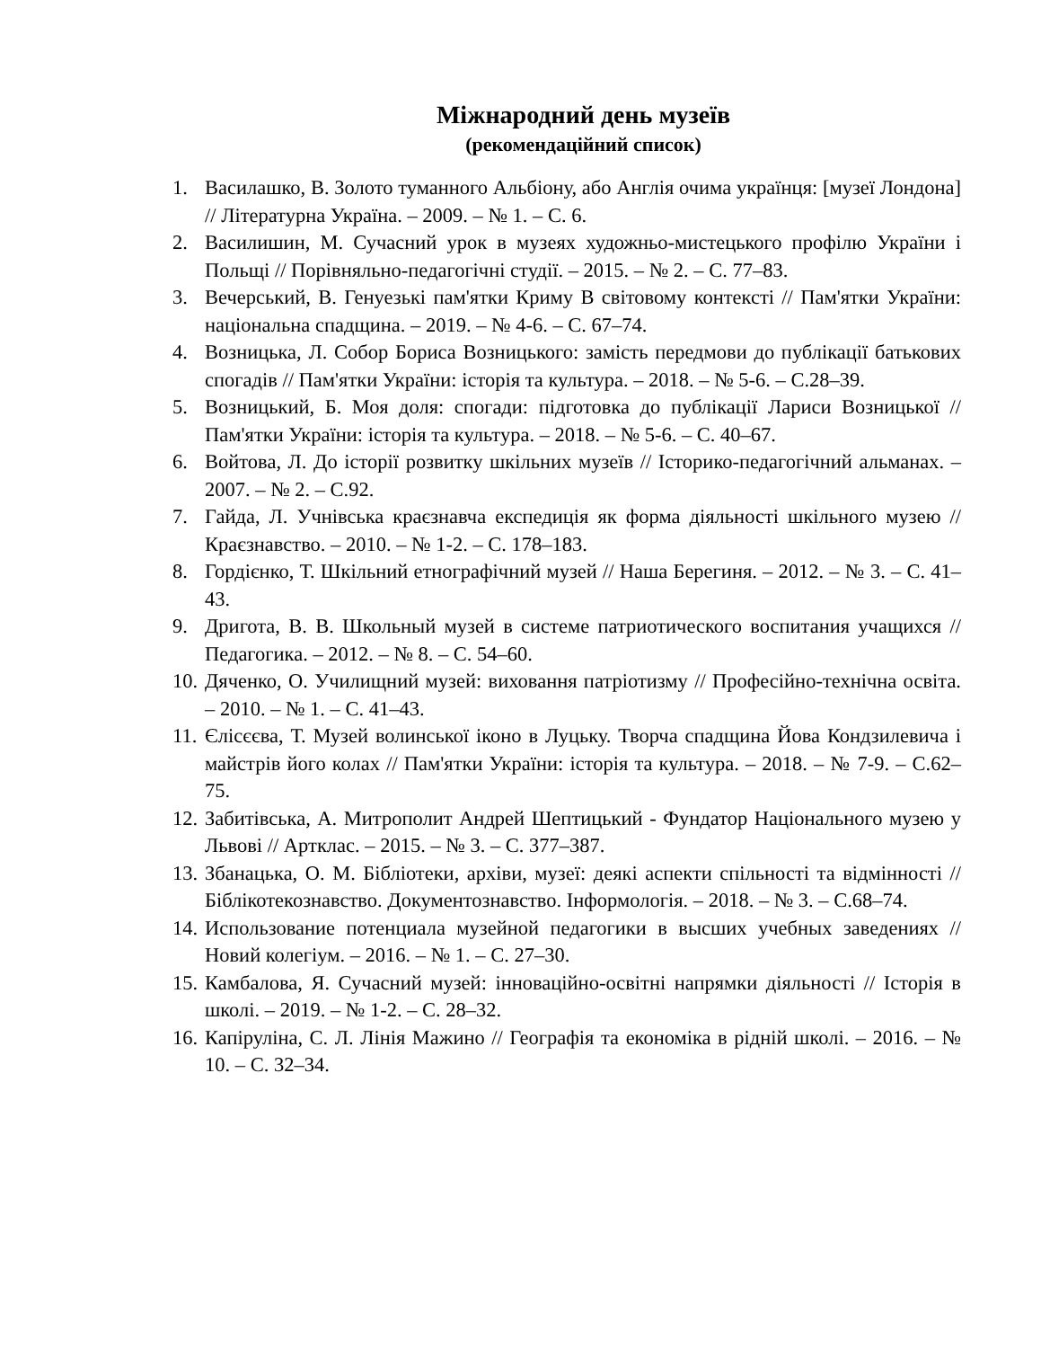Міжнародний день музеїв
(рекомендаційний список)
1. Василашко, В. Золото туманного Альбіону, або Англія очима українця: [музеї Лондона] // Літературна Україна. – 2009. – № 1. – С. 6.
2. Василишин, М. Сучасний урок в музеях художньо-мистецького профілю України і Польщі // Порівняльно-педагогічні студії. – 2015. – № 2. – С. 77–83.
3. Вечерський, В. Генуезькі пам'ятки Криму В світовому контексті // Пам'ятки України: національна спадщина. – 2019. – № 4-6. – С. 67–74.
4. Возницька, Л. Собор Бориса Возницького: замість передмови до публікації батькових спогадів // Пам'ятки України: історія та культура. – 2018. – № 5-6. – С.28–39.
5. Возницький, Б. Моя доля: спогади: підготовка до публікації Лариси Возницької // Пам'ятки України: історія та культура. – 2018. – № 5-6. – С. 40–67.
6. Войтова, Л. До історії розвитку шкільних музеїв // Історико-педагогічний альманах. – 2007. – № 2. – С.92.
7. Гайда, Л. Учнівська краєзнавча експедиція як форма діяльності шкільного музею // Краєзнавство. – 2010. – № 1-2. – С. 178–183.
8. Гордієнко, Т. Шкільний етнографічний музей // Наша Берегиня. – 2012. – № 3. – С. 41–43.
9. Дригота, В. В. Школьный музей в системе патриотического воспитания учащихся // Педагогика. – 2012. – № 8. – С. 54–60.
10. Дяченко, О. Училищний музей: виховання патріотизму // Професійно-технічна освіта. – 2010. – № 1. – С. 41–43.
11. Єлісєєва, Т. Музей волинської іконо в Луцьку. Творча спадщина Йова Кондзилевича і майстрів його колах // Пам'ятки України: історія та культура. – 2018. – № 7-9. – С.62–75.
12. Забитівська, А. Митрополит Андрей Шептицький - Фундатор Національного музею у Львові // Артклас. – 2015. – № 3. – С. 377–387.
13. Збанацька, О. М. Бібліотеки, архіви, музеї: деякі аспекти спільності та відмінності // Біблікотекознавство. Документознавство. Інформологія. – 2018. – № 3. – С.68–74.
14. Использование потенциала музейной педагогики в высших учебных заведениях // Новий колегіум. – 2016. – № 1. – С. 27–30.
15. Камбалова, Я. Сучасний музей: інноваційно-освітні напрямки діяльності // Історія в школі. – 2019. – № 1-2. – С. 28–32.
16. Капіруліна, С. Л. Лінія Мажино // Географія та економіка в рідній школі. – 2016. – № 10. – С. 32–34.